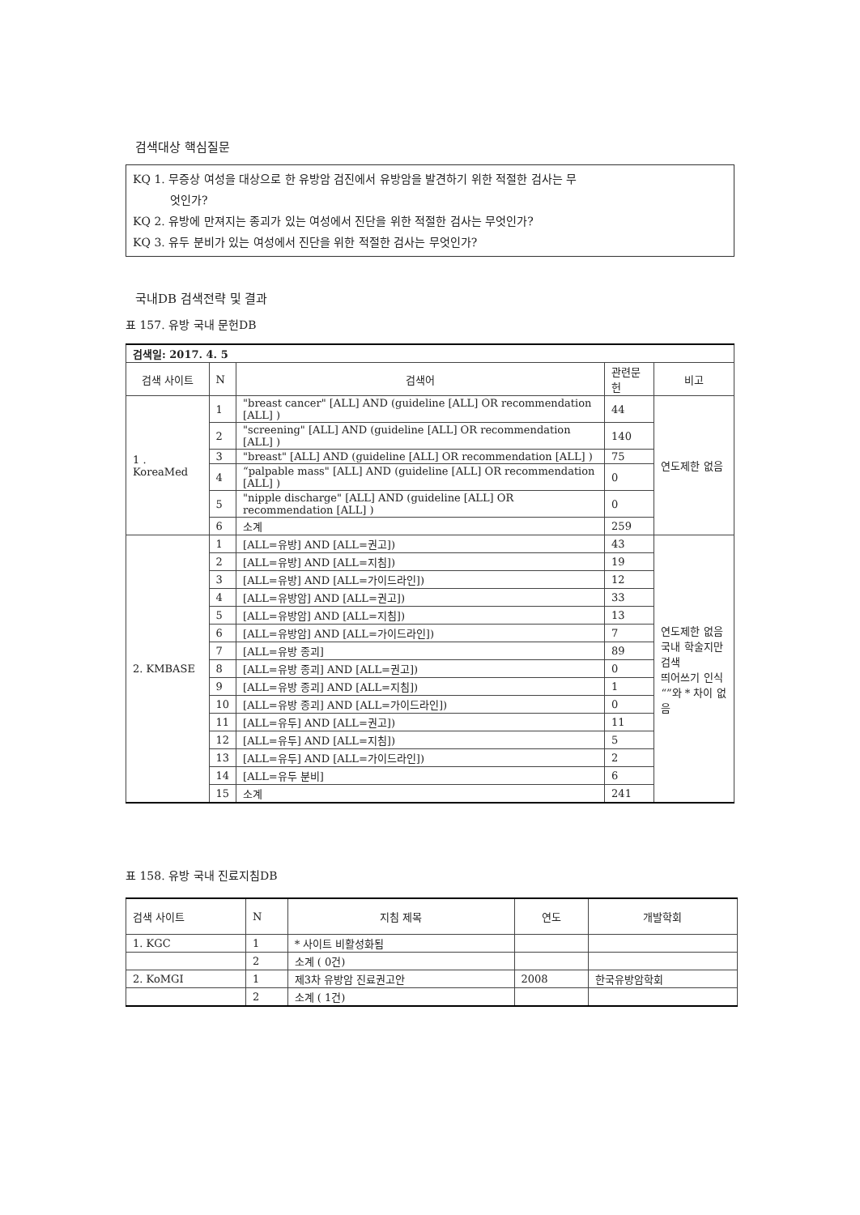검색대상 핵심질문
KQ 1. 무증상 여성을 대상으로 한 유방암 검진에서 유방암을 발견하기 위한 적절한 검사는 무
엇인가?
KQ 2. 유방에 만져지는 종괴가 있는 여성에서 진단을 위한 적절한 검사는 무엇인가?
KQ 3. 유두 분비가 있는 여성에서 진단을 위한 적절한 검사는 무엇인가?
국내DB 검색전략 및 결과
표 157. 유방 국내 문헌DB
| 검색일: 2017. 4. 5 | | | | |
| 검색 사이트 | N | 검색어 | 관련문헌 | 비고 |
| 1 . KoreaMed | 1 | "breast cancer" [ALL] AND (guideline [ALL] OR recommendation [ALL] ) | 44 | 연도제한 없음 |
| | 2 | "screening" [ALL] AND (guideline [ALL] OR recommendation [ALL] ) | 140 | |
| | 3 | "breast" [ALL] AND (guideline [ALL] OR recommendation [ALL] ) | 75 | |
| | 4 | “palpable mass" [ALL] AND (guideline [ALL] OR recommendation [ALL] ) | 0 | |
| | 5 | "nipple discharge" [ALL] AND (guideline [ALL] OR recommendation [ALL] ) | 0 | |
| | 6 | 소계 | 259 | |
| 2. KMBASE | 1 | [ALL=유방] AND [ALL=권고]) | 43 | 연도제한 없음 국내 학술지만 검색 띄어쓰기 인식 “”와 * 차이 없음 |
| | 2 | [ALL=유방] AND [ALL=지침]) | 19 | |
| | 3 | [ALL=유방] AND [ALL=가이드라인]) | 12 | |
| | 4 | [ALL=유방암] AND [ALL=권고]) | 33 | |
| | 5 | [ALL=유방암] AND [ALL=지침]) | 13 | |
| | 6 | [ALL=유방암] AND [ALL=가이드라인]) | 7 | |
| | 7 | [ALL=유방 종괴] | 89 | |
| | 8 | [ALL=유방 종괴] AND [ALL=권고]) | 0 | |
| | 9 | [ALL=유방 종괴] AND [ALL=지침]) | 1 | |
| | 10 | [ALL=유방 종괴] AND [ALL=가이드라인]) | 0 | |
| | 11 | [ALL=유두] AND [ALL=권고]) | 11 | |
| | 12 | [ALL=유두] AND [ALL=지침]) | 5 | |
| | 13 | [ALL=유두] AND [ALL=가이드라인]) | 2 | |
| | 14 | [ALL=유두 분비] | 6 | |
| | 15 | 소계 | 241 | |
표 158. 유방 국내 진료지침DB
| 검색 사이트 | N | 지침 제목 | 연도 | 개발학회 |
| --- | --- | --- | --- | --- |
| 1. KGC | 1 | * 사이트 비활성화됨 | | |
| | 2 | 소계 ( 0건) | | |
| 2. KoMGI | 1 | 제3차 유방암 진료권고안 | 2008 | 한국유방암학회 |
| | 2 | 소계 ( 1건) | | |